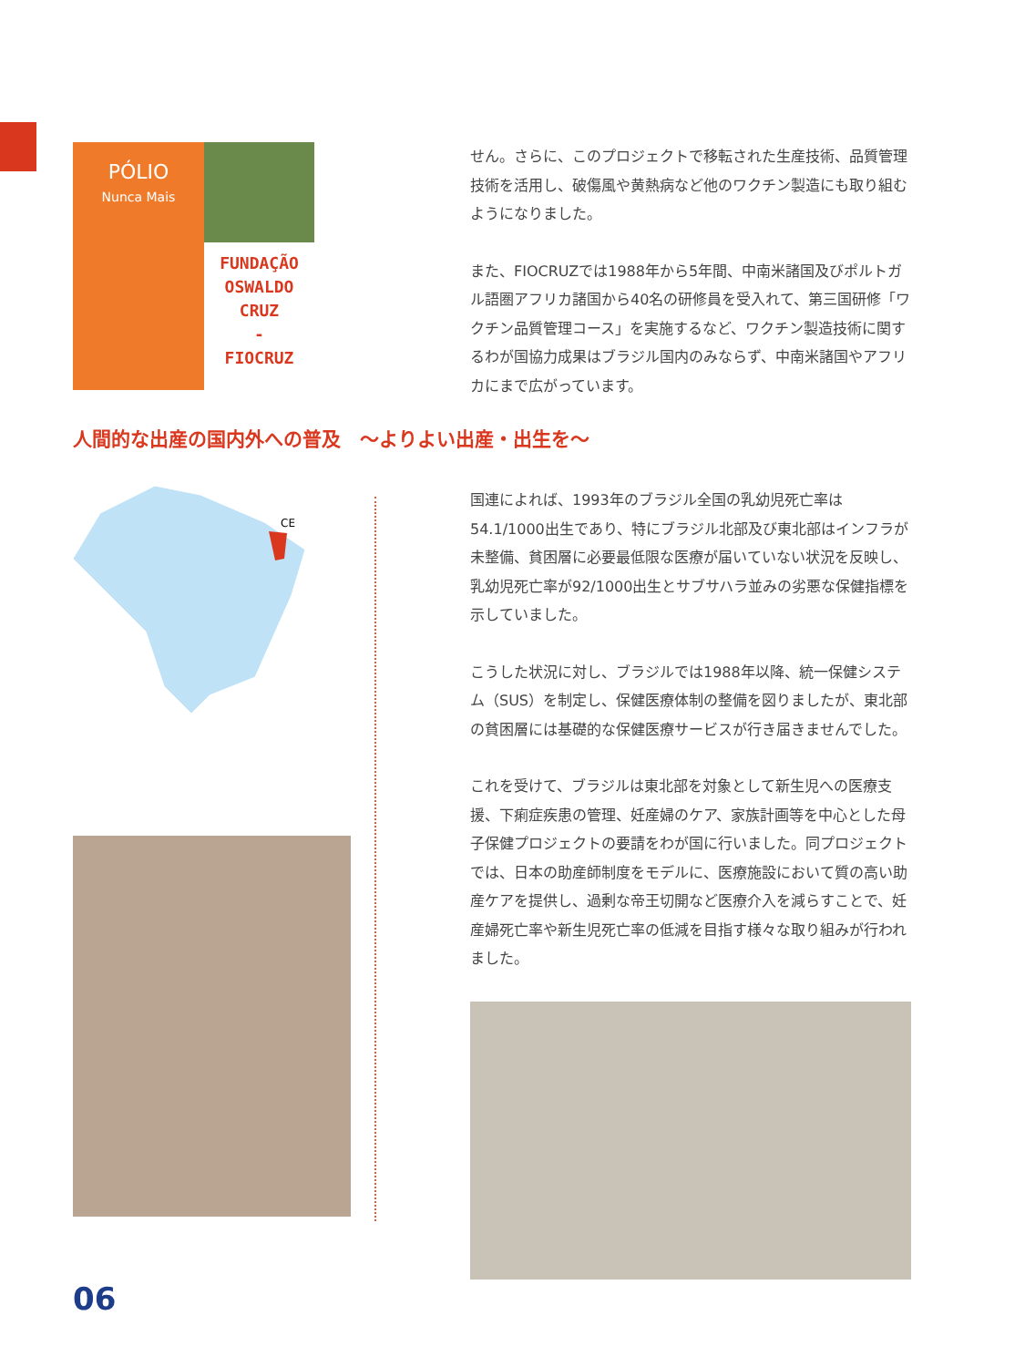PÓLIO
Nunca Mais
FUNDAÇÃO
OSWALDO
CRUZ
-
FIOCRUZ
せん。さらに、このプロジェクトで移転された生産技術、品質管理技術を活用し、破傷風や黄熱病など他のワクチン製造にも取り組むようになりました。
また、FIOCRUZでは1988年から5年間、中南米諸国及びポルトガル語圏アフリカ諸国から40名の研修員を受入れて、第三国研修「ワクチン品質管理コース」を実施するなど、ワクチン製造技術に関するわが国協力成果はブラジル国内のみならず、中南米諸国やアフリカにまで広がっています。
人間的な出産の国内外への普及　～よりよい出産・出生を～
CE
国連によれば、1993年のブラジル全国の乳幼児死亡率は54.1/1000出生であり、特にブラジル北部及び東北部はインフラが未整備、貧困層に必要最低限な医療が届いていない状況を反映し、乳幼児死亡率が92/1000出生とサブサハラ並みの劣悪な保健指標を示していました。
こうした状況に対し、ブラジルでは1988年以降、統一保健システム（SUS）を制定し、保健医療体制の整備を図りましたが、東北部の貧困層には基礎的な保健医療サービスが行き届きませんでした。
これを受けて、ブラジルは東北部を対象として新生児への医療支援、下痢症疾患の管理、妊産婦のケア、家族計画等を中心とした母子保健プロジェクトの要請をわが国に行いました。同プロジェクトでは、日本の助産師制度をモデルに、医療施設において質の高い助産ケアを提供し、過剰な帝王切開など医療介入を減らすことで、妊産婦死亡率や新生児死亡率の低減を目指す様々な取り組みが行われました。
06